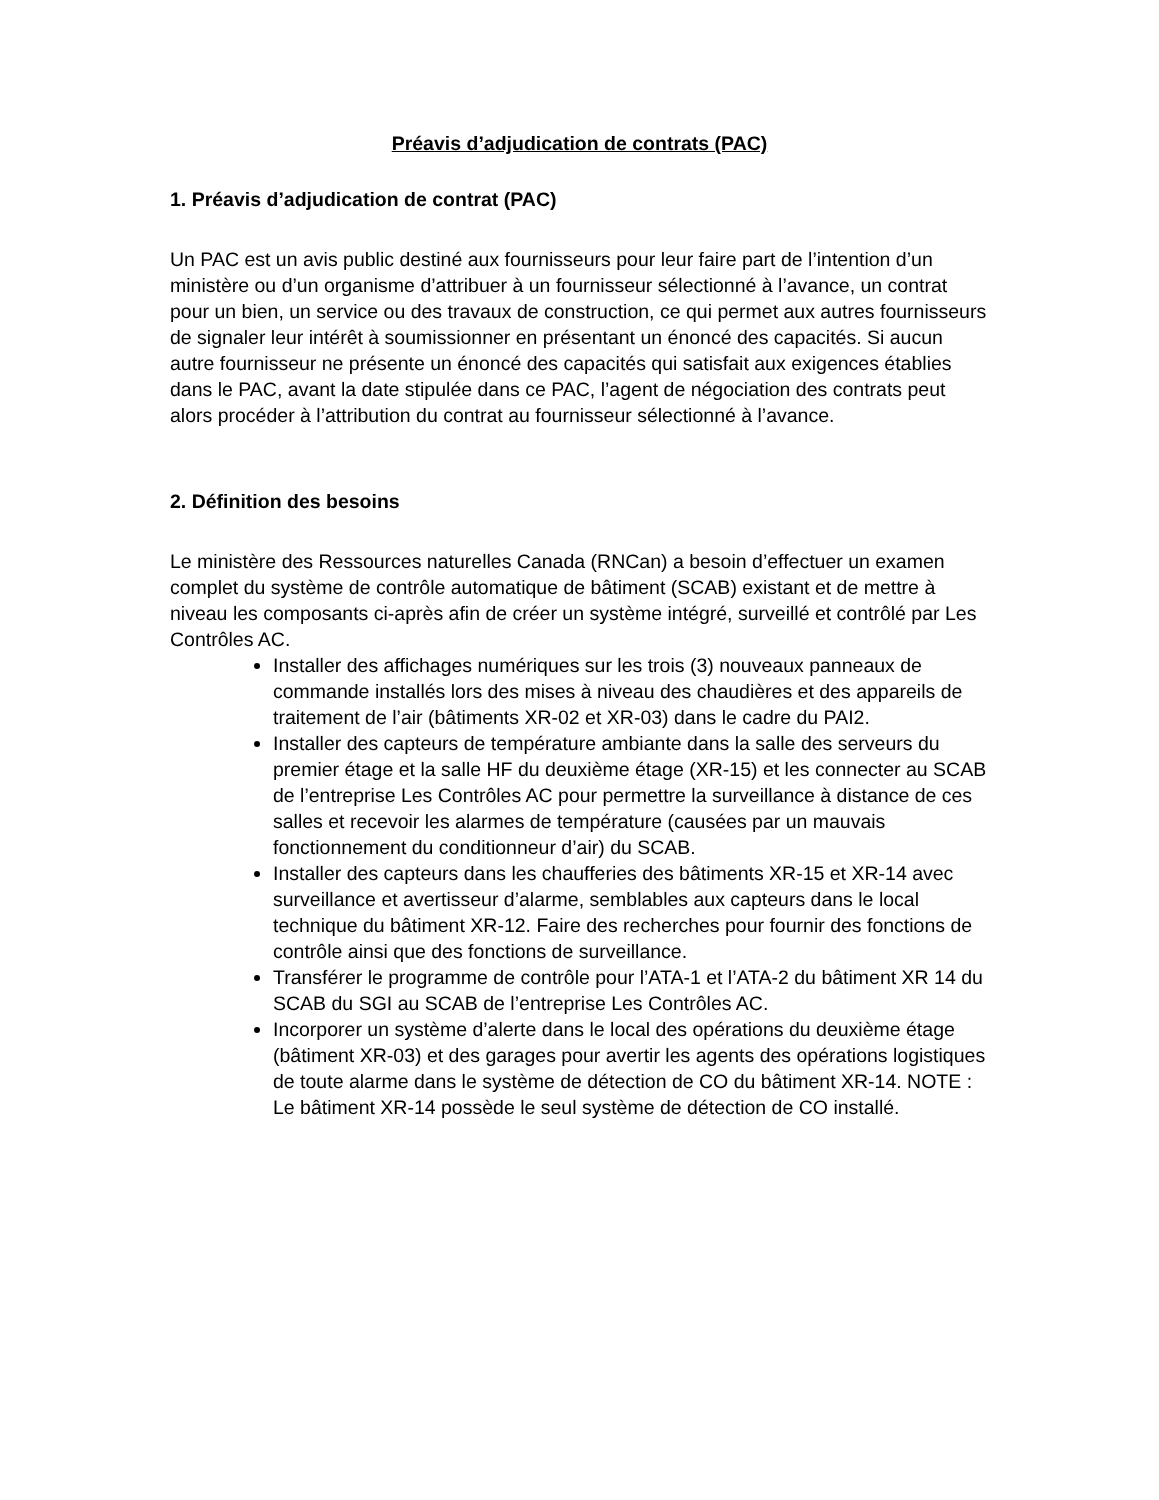Préavis d’adjudication de contrats (PAC)
1. Préavis d’adjudication de contrat (PAC)
Un PAC est un avis public destiné aux fournisseurs pour leur faire part de l’intention d’un ministère ou d’un organisme d’attribuer à un fournisseur sélectionné à l’avance, un contrat pour un bien, un service ou des travaux de construction, ce qui permet aux autres fournisseurs de signaler leur intérêt à soumissionner en présentant un énoncé des capacités. Si aucun autre fournisseur ne présente un énoncé des capacités qui satisfait aux exigences établies dans le PAC, avant la date stipulée dans ce PAC, l’agent de négociation des contrats peut alors procéder à l’attribution du contrat au fournisseur sélectionné à l’avance.
2. Définition des besoins
Le ministère des Ressources naturelles Canada (RNCan) a besoin d’effectuer un examen complet du système de contrôle automatique de bâtiment (SCAB) existant et de mettre à niveau les composants ci-après afin de créer un système intégré, surveillé et contrôlé par Les Contrôles AC.
Installer des affichages numériques sur les trois (3) nouveaux panneaux de commande installés lors des mises à niveau des chaudières et des appareils de traitement de l’air (bâtiments XR-02 et XR-03) dans le cadre du PAI2.
Installer des capteurs de température ambiante dans la salle des serveurs du premier étage et la salle HF du deuxième étage (XR-15) et les connecter au SCAB de l’entreprise Les Contrôles AC pour permettre la surveillance à distance de ces salles et recevoir les alarmes de température (causées par un mauvais fonctionnement du conditionneur d’air) du SCAB.
Installer des capteurs dans les chaufferies des bâtiments XR-15 et XR-14 avec surveillance et avertisseur d’alarme, semblables aux capteurs dans le local technique du bâtiment XR-12. Faire des recherches pour fournir des fonctions de contrôle ainsi que des fonctions de surveillance.
Transférer le programme de contrôle pour l’ATA-1 et l’ATA-2 du bâtiment XR 14 du SCAB du SGI au SCAB de l’entreprise Les Contrôles AC.
Incorporer un système d’alerte dans le local des opérations du deuxième étage (bâtiment XR-03) et des garages pour avertir les agents des opérations logistiques de toute alarme dans le système de détection de CO du bâtiment XR-14. NOTE : Le bâtiment XR-14 possède le seul système de détection de CO installé.